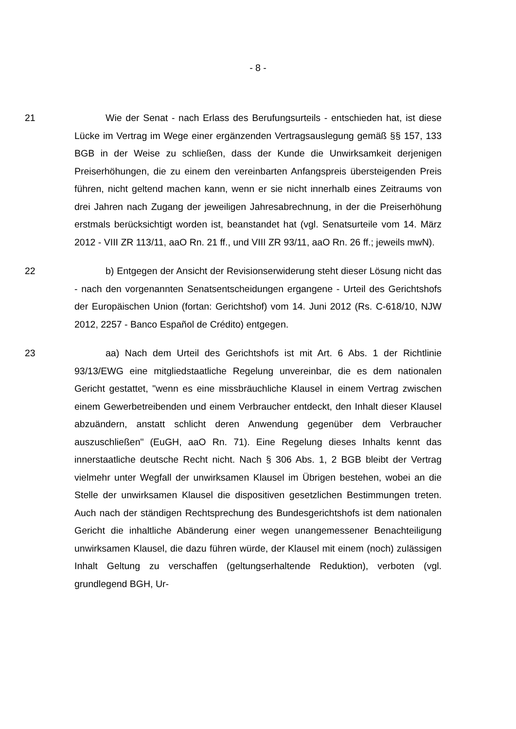- 8 -
21 Wie der Senat - nach Erlass des Berufungsurteils - entschieden hat, ist diese Lücke im Vertrag im Wege einer ergänzenden Vertragsauslegung gemäß §§ 157, 133 BGB in der Weise zu schließen, dass der Kunde die Unwirksamkeit derjenigen Preiserhöhungen, die zu einem den vereinbarten Anfangspreis übersteigenden Preis führen, nicht geltend machen kann, wenn er sie nicht innerhalb eines Zeitraums von drei Jahren nach Zugang der jeweiligen Jahresabrechnung, in der die Preiserhöhung erstmals berücksichtigt worden ist, beanstandet hat (vgl. Senatsurteile vom 14. März 2012 - VIII ZR 113/11, aaO Rn. 21 ff., und VIII ZR 93/11, aaO Rn. 26 ff.; jeweils mwN).
22 b) Entgegen der Ansicht der Revisionserwiderung steht dieser Lösung nicht das - nach den vorgenannten Senatsentscheidungen ergangene - Urteil des Gerichtshofs der Europäischen Union (fortan: Gerichtshof) vom 14. Juni 2012 (Rs. C-618/10, NJW 2012, 2257 - Banco Español de Crédito) entgegen.
23 aa) Nach dem Urteil des Gerichtshofs ist mit Art. 6 Abs. 1 der Richtlinie 93/13/EWG eine mitgliedstaatliche Regelung unvereinbar, die es dem nationalen Gericht gestattet, "wenn es eine missbräuchliche Klausel in einem Vertrag zwischen einem Gewerbetreibenden und einem Verbraucher entdeckt, den Inhalt dieser Klausel abzuändern, anstatt schlicht deren Anwendung gegenüber dem Verbraucher auszuschließen" (EuGH, aaO Rn. 71). Eine Regelung dieses Inhalts kennt das innerstaatliche deutsche Recht nicht. Nach § 306 Abs. 1, 2 BGB bleibt der Vertrag vielmehr unter Wegfall der unwirksamen Klausel im Übrigen bestehen, wobei an die Stelle der unwirksamen Klausel die dispositiven gesetzlichen Bestimmungen treten. Auch nach der ständigen Rechtsprechung des Bundesgerichtshofs ist dem nationalen Gericht die inhaltliche Abänderung einer wegen unangemessener Benachteiligung unwirksamen Klausel, die dazu führen würde, der Klausel mit einem (noch) zulässigen Inhalt Geltung zu verschaffen (geltungserhaltende Reduktion), verboten (vgl. grundlegend BGH, Ur-